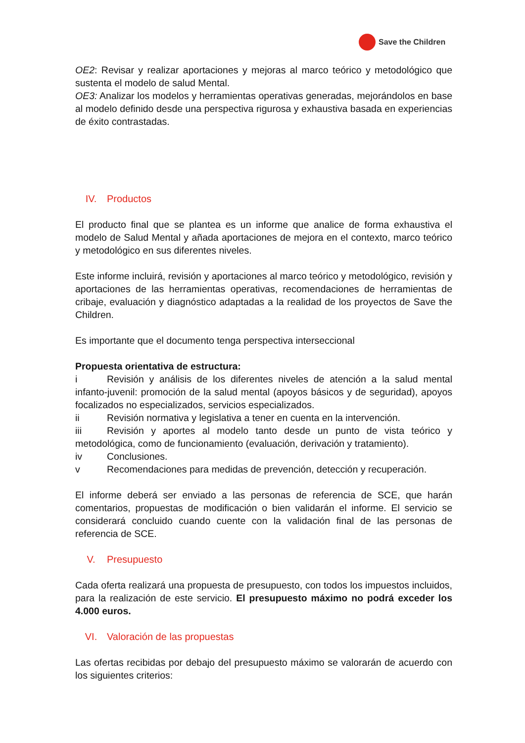Save the Children
OE2: Revisar y realizar aportaciones y mejoras al marco teórico y metodológico que sustenta el modelo de salud Mental.
OE3: Analizar los modelos y herramientas operativas generadas, mejorándolos en base al modelo definido desde una perspectiva rigurosa y exhaustiva basada en experiencias de éxito contrastadas.
IV. Productos
El producto final que se plantea es un informe que analice de forma exhaustiva el modelo de Salud Mental y añada aportaciones de mejora en el contexto, marco teórico y metodológico en sus diferentes niveles.
Este informe incluirá, revisión y aportaciones al marco teórico y metodológico, revisión y aportaciones de las herramientas operativas, recomendaciones de herramientas de cribaje, evaluación y diagnóstico adaptadas a la realidad de los proyectos de Save the Children.
Es importante que el documento tenga perspectiva interseccional
Propuesta orientativa de estructura:
i Revisión y análisis de los diferentes niveles de atención a la salud mental infanto-juvenil: promoción de la salud mental (apoyos básicos y de seguridad), apoyos focalizados no especializados, servicios especializados.
ii Revisión normativa y legislativa a tener en cuenta en la intervención.
iii Revisión y aportes al modelo tanto desde un punto de vista teórico y metodológica, como de funcionamiento (evaluación, derivación y tratamiento).
iv Conclusiones.
v Recomendaciones para medidas de prevención, detección y recuperación.
El informe deberá ser enviado a las personas de referencia de SCE, que harán comentarios, propuestas de modificación o bien validarán el informe. El servicio se considerará concluido cuando cuente con la validación final de las personas de referencia de SCE.
V. Presupuesto
Cada oferta realizará una propuesta de presupuesto, con todos los impuestos incluidos, para la realización de este servicio. El presupuesto máximo no podrá exceder los 4.000 euros.
VI. Valoración de las propuestas
Las ofertas recibidas por debajo del presupuesto máximo se valorarán de acuerdo con los siguientes criterios: